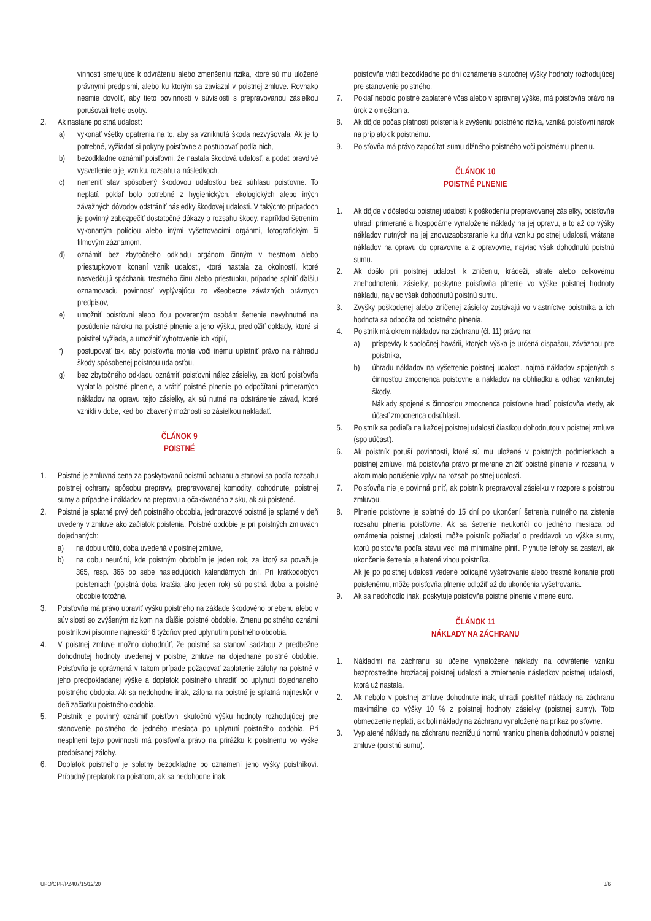vinnosti smerujúce k odvráteniu alebo zmenšeniu rizika, ktoré sú mu uložené právnymi predpismi, alebo ku ktorým sa zaviazal v poistnej zmluve. Rovnako nesmie dovoliť, aby tieto povinnosti v súvislosti s prepravovanou zásielkou porušovali tretie osoby.
2. Ak nastane poistná udalosť:
a) vykonať všetky opatrenia na to, aby sa vzniknutá škoda nezvyšovala. Ak je to potrebné, vyžiadať si pokyny poisťovne a postupovať podľa nich,
b) bezodkladne oznámiť poisťovni, že nastala škodová udalosť, a podať pravdivé vysvetlenie o jej vzniku, rozsahu a následkoch,
c) nemeniť stav spôsobený škodovou udalosťou bez súhlasu poisťovne. To neplatí, pokiaľ bolo potrebné z hygienických, ekologických alebo iných závažných dôvodov odstrániť následky škodovej udalosti. V takýchto prípadoch je povinný zabezpečiť dostatočné dôkazy o rozsahu škody, napríklad šetrením vykonaným políciou alebo inými vyšetrovacími orgánmi, fotografickým či filmovým záznamom,
d) oznámiť bez zbytočného odkladu orgánom činným v trestnom alebo priestupkovom konaní vznik udalosti, ktorá nastala za okolností, ktoré nasvedčujú spáchaniu trestného činu alebo priestupku, prípadne splniť ďalšiu oznamovaciu povinnosť vyplývajúcu zo všeobecne záväzných právnych predpisov,
e) umožniť poisťovni alebo ňou povereným osobám šetrenie nevyhnutné na posúdenie nároku na poistné plnenie a jeho výšku, predložiť doklady, ktoré si poistiteľ vyžiada, a umožniť vyhotovenie ich kópií,
f) postupovať tak, aby poisťovňa mohla voči inému uplatniť právo na náhradu škody spôsobenej poistnou udalosťou,
g) bez zbytočného odkladu oznámiť poisťovni nález zásielky, za ktorú poisťovňa vyplatila poistné plnenie, a vrátiť poistné plnenie po odpočítaní primeraných nákladov na opravu tejto zásielky, ak sú nutné na odstránenie závad, ktoré vznikli v dobe, keď bol zbavený možnosti so zásielkou nakladať.
ČLÁNOK 9
POISTNÉ
1. Poistné je zmluvná cena za poskytovanú poistnú ochranu a stanoví sa podľa rozsahu poistnej ochrany, spôsobu prepravy, prepravovanej komodity, dohodnutej poistnej sumy a prípadne i nákladov na prepravu a očakávaného zisku, ak sú poistené.
2. Poistné je splatné prvý deň poistného obdobia, jednorazové poistné je splatné v deň uvedený v zmluve ako začiatok poistenia. Poistné obdobie je pri poistných zmluvách dojednaných:
a) na dobu určitú, doba uvedená v poistnej zmluve,
b) na dobu neurčitú, kde poistným obdobím je jeden rok, za ktorý sa považuje 365, resp. 366 po sebe nasledujúcich kalendárnych dní. Pri krátkodobých poisteniach (poistná doba kratšia ako jeden rok) sú poistná doba a poistné obdobie totožné.
3. Poisťovňa má právo upraviť výšku poistného na základe škodového priebehu alebo v súvislosti so zvýšeným rizikom na ďalšie poistné obdobie. Zmenu poistného oznámi poistníkovi písomne najneskôr 6 týždňov pred uplynutím poistného obdobia.
4. V poistnej zmluve možno dohodnúť, že poistné sa stanoví sadzbou z predbežne dohodnutej hodnoty uvedenej v poistnej zmluve na dojednané poistné obdobie. Poisťovňa je oprávnená v takom prípade požadovať zaplatenie zálohy na poistné v jeho predpokladanej výške a doplatok poistného uhradiť po uplynutí dojednaného poistného obdobia. Ak sa nedohodne inak, záloha na poistné je splatná najneskôr v deň začiatku poistného obdobia.
5. Poistník je povinný oznámiť poisťovni skutočnú výšku hodnoty rozhodujúcej pre stanovenie poistného do jedného mesiaca po uplynutí poistného obdobia. Pri nesplnení tejto povinnosti má poisťovňa právo na prirážku k poistnému vo výške predpísanej zálohy.
6. Doplatok poistného je splatný bezodkladne po oznámení jeho výšky poistníkovi. Prípadný preplatok na poistnom, ak sa nedohodne inak,
poisťovňa vráti bezodkladne po dni oznámenia skutočnej výšky hodnoty rozhodujúcej pre stanovenie poistného.
7. Pokiaľ nebolo poistné zaplatené včas alebo v správnej výške, má poisťovňa právo na úrok z omeškania.
8. Ak dôjde počas platnosti poistenia k zvýšeniu poistného rizika, vzniká poisťovni nárok na príplatok k poistnému.
9. Poisťovňa má právo započítať sumu dlžného poistného voči poistnému plneniu.
ČLÁNOK 10
POISTNÉ PLNENIE
1. Ak dôjde v dôsledku poistnej udalosti k poškodeniu prepravovanej zásielky, poisťovňa uhradí primerané a hospodárne vynaložené náklady na jej opravu, a to až do výšky nákladov nutných na jej znovuzaobstaranie ku dňu vzniku poistnej udalosti, vrátane nákladov na opravu do opravovne a z opravovne, najviac však dohodnutú poistnú sumu.
2. Ak došlo pri poistnej udalosti k zničeniu, krádeži, strate alebo celkovému znehodnoteniu zásielky, poskytne poisťovňa plnenie vo výške poistnej hodnoty nákladu, najviac však dohodnutú poistnú sumu.
3. Zvyšky poškodenej alebo zničenej zásielky zostávajú vo vlastníctve poistníka a ich hodnota sa odpočíta od poistného plnenia.
4. Poistník má okrem nákladov na záchranu (čl. 11) právo na:
a) príspevky k spoločnej havárii, ktorých výška je určená dispašou, záväznou pre poistníka,
b) úhradu nákladov na vyšetrenie poistnej udalosti, najmä nákladov spojených s činnosťou zmocnenca poisťovne a nákladov na obhliadku a odhad vzniknutej škody.
Náklady spojené s činnosťou zmocnenca poisťovne hradí poisťovňa vtedy, ak účasť zmocnenca odsúhlasil.
5. Poistník sa podieľa na každej poistnej udalosti čiastkou dohodnutou v poistnej zmluve (spoluúčasť).
6. Ak poistník poruší povinnosti, ktoré sú mu uložené v poistných podmienkach a poistnej zmluve, má poisťovňa právo primerane znížiť poistné plnenie v rozsahu, v akom malo porušenie vplyv na rozsah poistnej udalosti.
7. Poisťovňa nie je povinná plniť, ak poistník prepravoval zásielku v rozpore s poistnou zmluvou.
8. Plnenie poisťovne je splatné do 15 dní po ukončení šetrenia nutného na zistenie rozsahu plnenia poisťovne. Ak sa šetrenie neukončí do jedného mesiaca od oznámenia poistnej udalosti, môže poistník požiadať o preddavok vo výške sumy, ktorú poisťovňa podľa stavu vecí má minimálne plniť. Plynutie lehoty sa zastaví, ak ukončenie šetrenia je hatené vinou poistníka.
Ak je po poistnej udalosti vedené policajné vyšetrovanie alebo trestné konanie proti poistenému, môže poisťovňa plnenie odložiť až do ukončenia vyšetrovania.
9. Ak sa nedohodlo inak, poskytuje poisťovňa poistné plnenie v mene euro.
ČLÁNOK 11
NÁKLADY NA ZÁCHRANU
1. Nákladmi na záchranu sú účelne vynaložené náklady na odvrátenie vzniku bezprostredne hroziacej poistnej udalosti a zmiernenie následkov poistnej udalosti, ktorá už nastala.
2. Ak nebolo v poistnej zmluve dohodnuté inak, uhradí poistiteľ náklady na záchranu maximálne do výšky 10 % z poistnej hodnoty zásielky (poistnej sumy). Toto obmedzenie neplatí, ak boli náklady na záchranu vynaložené na príkaz poisťovne.
3. Vyplatené náklady na záchranu neznižujú hornú hranicu plnenia dohodnutú v poistnej zmluve (poistnú sumu).
UPO/OPP/PZ407/15/12/20 3/6